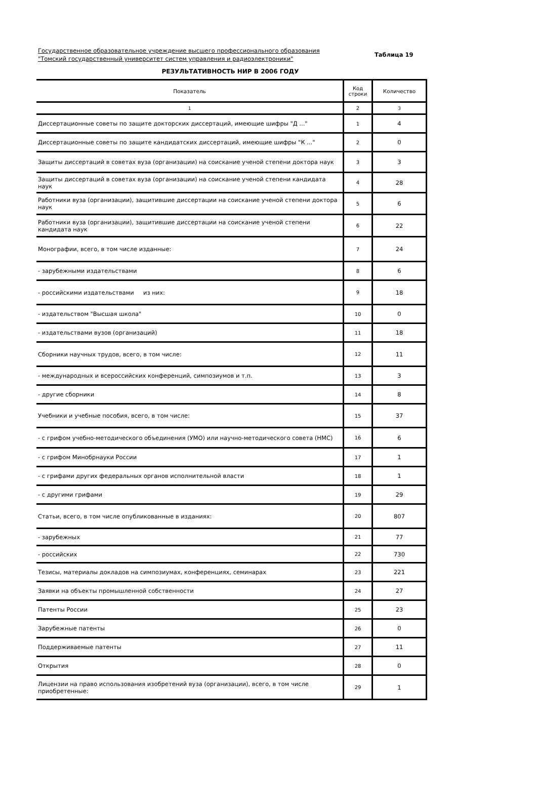Государственное образовательное учреждение высшего профессионального образования "Томский государственный университет систем управления и радиоэлектроники"
Таблица 19
РЕЗУЛЬТАТИВНОСТЬ НИР В 2006 ГОДУ
| Показатель | Код строки | Количество |
| --- | --- | --- |
| 1 | 2 | 3 |
| Диссертационные советы по защите докторских диссертаций, имеющие шифры "Д ..." | 1 | 4 |
| Диссертационные советы по защите кандидатских диссертаций, имеющие шифры "К ..." | 2 | 0 |
| Защиты диссертаций в советах вуза (организации) на соискание ученой степени доктора наук | 3 | 3 |
| Защиты диссертаций в советах вуза (организации) на соискание ученой степени кандидата наук | 4 | 28 |
| Работники вуза (организации), защитившие диссертации на соискание ученой степени доктора наук | 5 | 6 |
| Работники вуза (организации), защитившие диссертации на соискание ученой степени кандидата наук | 6 | 22 |
| Монографии, всего, в том числе изданные: | 7 | 24 |
| - зарубежными издательствами | 8 | 6 |
| - российскими издательствами из них: | 9 | 18 |
| - издательством "Высшая школа" | 10 | 0 |
| - издательствами вузов (организаций) | 11 | 18 |
| Сборники научных трудов, всего, в том числе: | 12 | 11 |
| - международных и всероссийских конференций, симпозиумов и т.п. | 13 | 3 |
| - другие сборники | 14 | 8 |
| Учебники и учебные пособия, всего, в том числе: | 15 | 37 |
| - с грифом учебно-методического объединения (УМО) или научно-методического совета (НМС) | 16 | 6 |
| - с грифом Минобрнауки России | 17 | 1 |
| - с грифами других федеральных органов исполнительной власти | 18 | 1 |
| - с другими грифами | 19 | 29 |
| Статьи, всего, в том числе опубликованные в изданиях: | 20 | 807 |
| - зарубежных | 21 | 77 |
| - российских | 22 | 730 |
| Тезисы, материалы докладов на симпозиумах, конференциях, семинарах | 23 | 221 |
| Заявки на объекты промышленной собственности | 24 | 27 |
| Патенты России | 25 | 23 |
| Зарубежные патенты | 26 | 0 |
| Поддерживаемые патенты | 27 | 11 |
| Открытия | 28 | 0 |
| Лицензии на право использования изобретений вуза (организации), всего, в том числе приобретенные: | 29 | 1 |